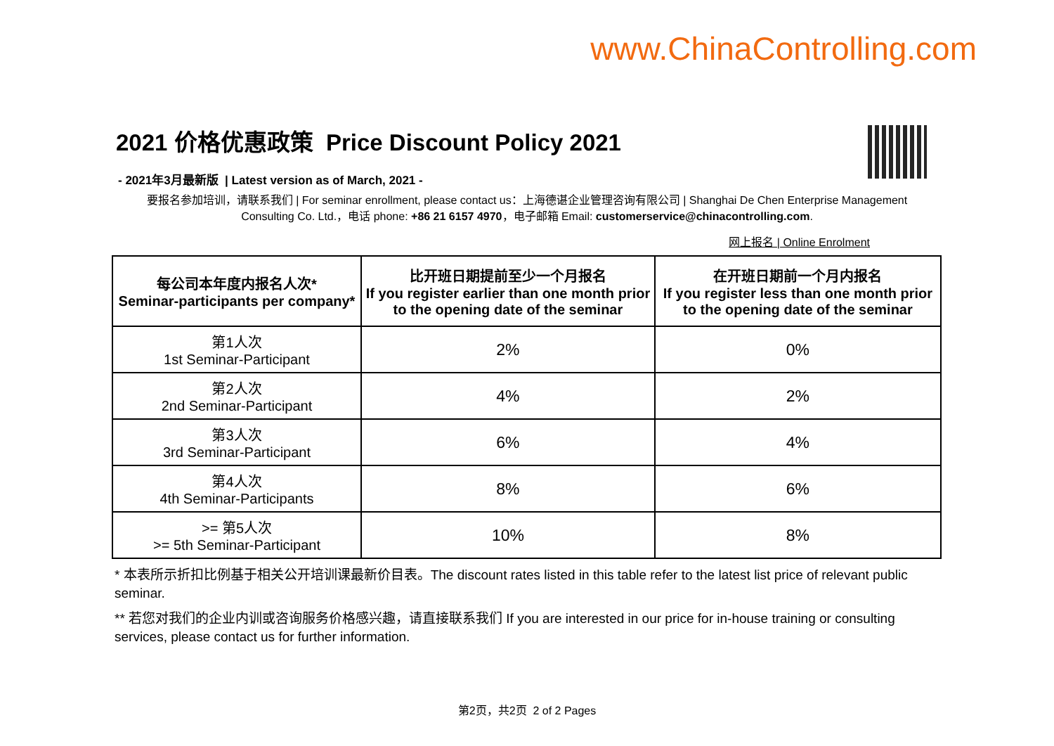www.ChinaControlling.com
2021 价格优惠政策 Price Discount Policy 2021
- 2021年3月最新版 | Latest version as of March, 2021 -
要报名参加培训，请联系我们 | For seminar enrollment, please contact us：上海德谌企业管理咨询有限公司 | Shanghai De Chen Enterprise Management Consulting Co. Ltd.，电话 phone: +86 21 6157 4970，电子邮箱 Email: customerservice@chinacontrolling.com.
网上报名 | Online Enrolment
| 每公司本年度内报名人次* Seminar-participants per company* | 比开班日期提前至少一个月报名 If you register earlier than one month prior to the opening date of the seminar | 在开班日期前一个月内报名 If you register less than one month prior to the opening date of the seminar |
| --- | --- | --- |
| 第1人次 1st Seminar-Participant | 2% | 0% |
| 第2人次 2nd Seminar-Participant | 4% | 2% |
| 第3人次 3rd Seminar-Participant | 6% | 4% |
| 第4人次 4th Seminar-Participants | 8% | 6% |
| >= 第5人次 >= 5th Seminar-Participant | 10% | 8% |
* 本表所示折扣比例基于相关公开培训课最新价目表。The discount rates listed in this table refer to the latest list price of relevant public seminar.
** 若您对我们的企业内训或咨询服务价格感兴趣，请直接联系我们 If you are interested in our price for in-house training or consulting services, please contact us for further information.
第2页，共2页 2 of 2 Pages